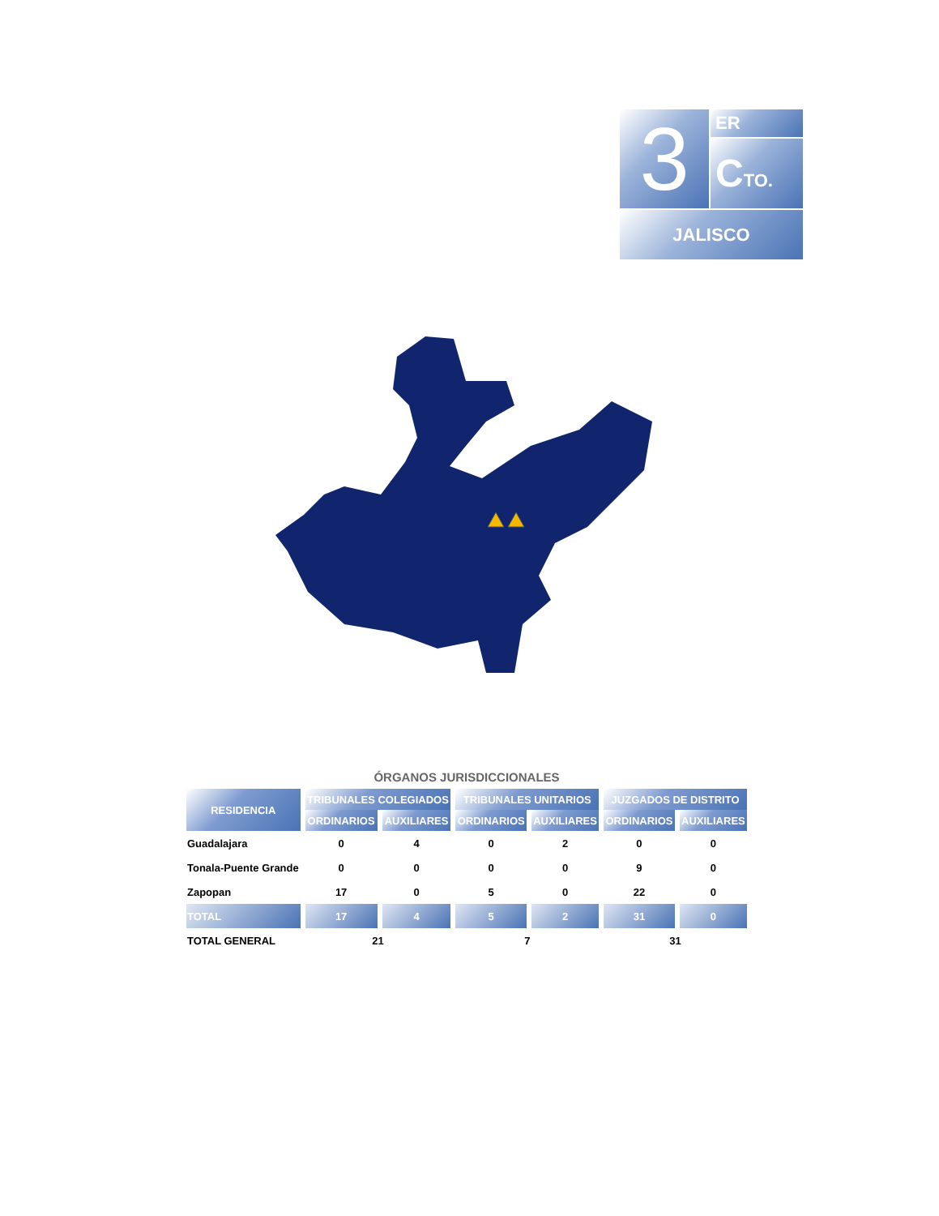3 ER
CTO.
JALISCO
ÓRGANOS JURISDICCIONALES
| RESIDENCIA | TRIBUNALES COLEGIADOS | | TRIBUNALES UNITARIOS | | JUZGADOS DE DISTRITO | |
| --- | --- | --- | --- | --- | --- | --- |
| | ORDINARIOS | AUXILIARES | ORDINARIOS | AUXILIARES | ORDINARIOS | AUXILIARES |
| Guadalajara | 0 | 4 | 0 | 2 | 0 | 0 |
| Tonala-Puente Grande | 0 | 0 | 0 | 0 | 9 | 0 |
| Zapopan | 17 | 0 | 5 | 0 | 22 | 0 |
| TOTAL | 17 | 4 | 5 | 2 | 31 | 0 |
| TOTAL GENERAL | 21 | | 7 | | 31 | |